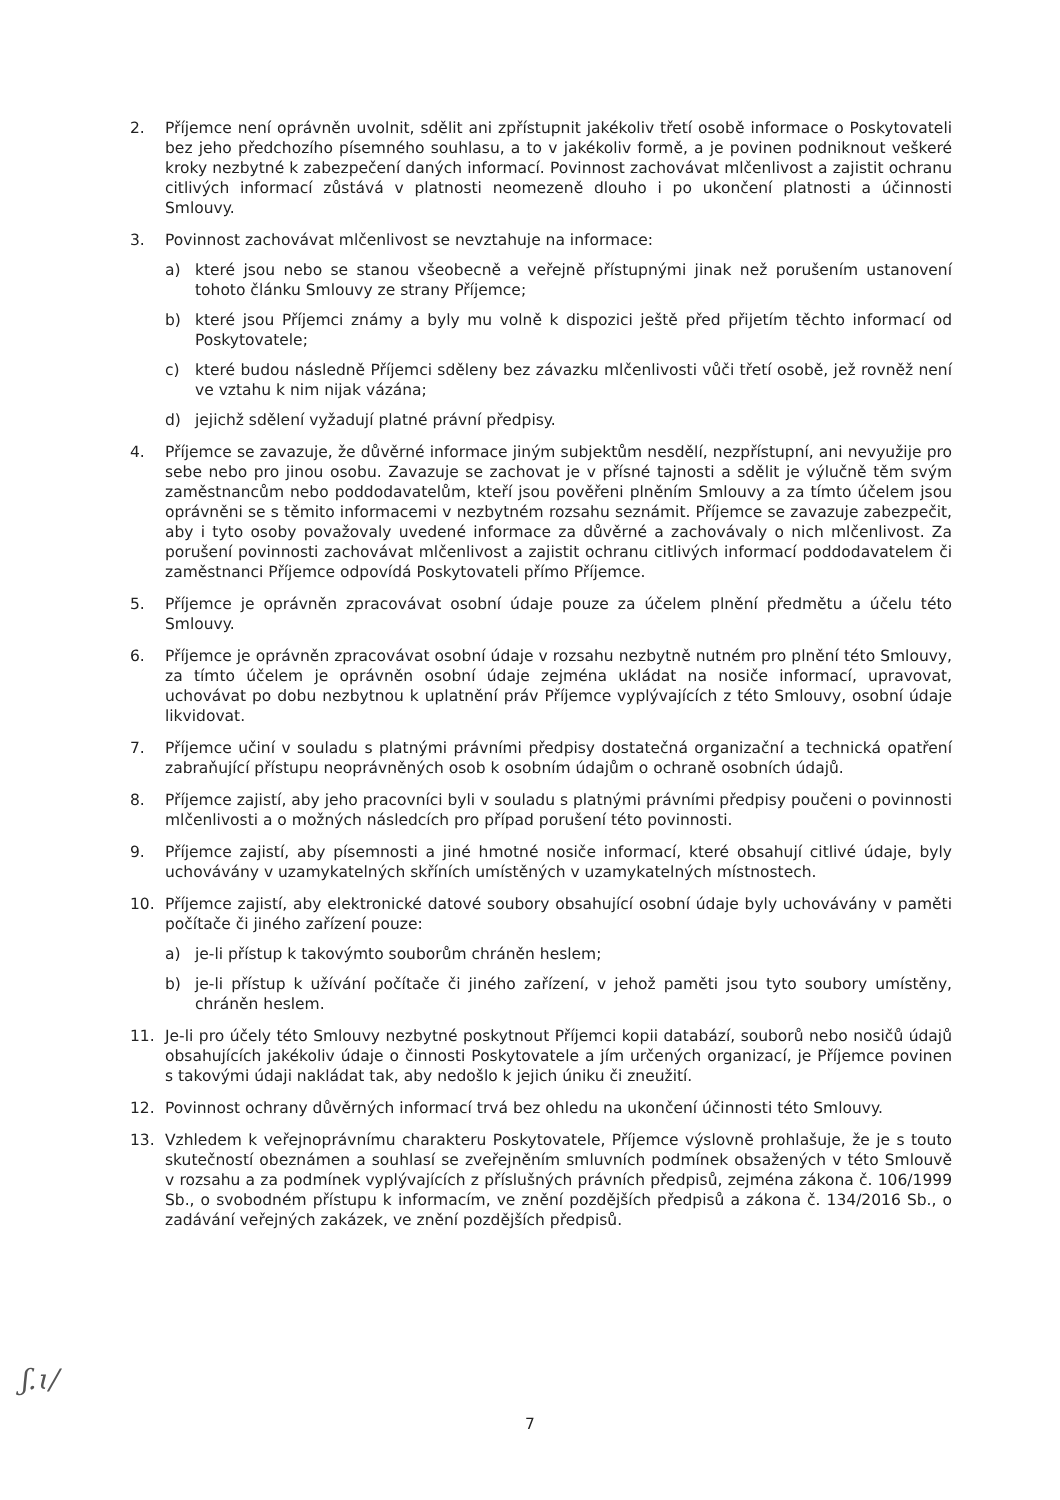2. Příjemce není oprávněn uvolnit, sdělit ani zpřístupnit jakékoliv třetí osobě informace o Poskytovateli bez jeho předchozího písemného souhlasu, a to v jakékoliv formě, a je povinen podniknout veškeré kroky nezbytné k zabezpečení daných informací. Povinnost zachovávat mlčenlivost a zajistit ochranu citlivých informací zůstává v platnosti neomezeně dlouho i po ukončení platnosti a účinnosti Smlouvy.
3. Povinnost zachovávat mlčenlivost se nevztahuje na informace:
a) které jsou nebo se stanou všeobecně a veřejně přístupnými jinak než porušením ustanovení tohoto článku Smlouvy ze strany Příjemce;
b) které jsou Příjemci známy a byly mu volně k dispozici ještě před přijetím těchto informací od Poskytovatele;
c) které budou následně Příjemci sděleny bez závazku mlčenlivosti vůči třetí osobě, jež rovněž není ve vztahu k nim nijak vázána;
d) jejichž sdělení vyžadují platné právní předpisy.
4. Příjemce se zavazuje, že důvěrné informace jiným subjektům nesdělí, nezpřístupní, ani nevyužije pro sebe nebo pro jinou osobu. Zavazuje se zachovat je v přísné tajnosti a sdělit je výlučně těm svým zaměstnancům nebo poddodavatelům, kteří jsou pověřeni plněním Smlouvy a za tímto účelem jsou oprávněni se s těmito informacemi v nezbytném rozsahu seznámit. Příjemce se zavazuje zabezpečit, aby i tyto osoby považovaly uvedené informace za důvěrné a zachovávaly o nich mlčenlivost. Za porušení povinnosti zachovávat mlčenlivost a zajistit ochranu citlivých informací poddodavatelem či zaměstnanci Příjemce odpovídá Poskytovateli přímo Příjemce.
5. Příjemce je oprávněn zpracovávat osobní údaje pouze za účelem plnění předmětu a účelu této Smlouvy.
6. Příjemce je oprávněn zpracovávat osobní údaje v rozsahu nezbytně nutném pro plnění této Smlouvy, za tímto účelem je oprávněn osobní údaje zejména ukládat na nosiče informací, upravovat, uchovávat po dobu nezbytnou k uplatnění práv Příjemce vyplývajících z této Smlouvy, osobní údaje likvidovat.
7. Příjemce učiní v souladu s platnými právními předpisy dostatečná organizační a technická opatření zabraňující přístupu neoprávněných osob k osobním údajům o ochraně osobních údajů.
8. Příjemce zajistí, aby jeho pracovníci byli v souladu s platnými právními předpisy poučeni o povinnosti mlčenlivosti a o možných následcích pro případ porušení této povinnosti.
9. Příjemce zajistí, aby písemnosti a jiné hmotné nosiče informací, které obsahují citlivé údaje, byly uchovávány v uzamykatelných skříních umístěných v uzamykatelných místnostech.
10. Příjemce zajistí, aby elektronické datové soubory obsahující osobní údaje byly uchovávány v paměti počítače či jiného zařízení pouze:
a) je-li přístup k takovýmto souborům chráněn heslem;
b) je-li přístup k užívání počítače či jiného zařízení, v jehož paměti jsou tyto soubory umístěny, chráněn heslem.
11. Je-li pro účely této Smlouvy nezbytné poskytnout Příjemci kopii databází, souborů nebo nosičů údajů obsahujících jakékoliv údaje o činnosti Poskytovatele a jím určených organizací, je Příjemce povinen s takovými údaji nakládat tak, aby nedošlo k jejich úniku či zneužití.
12. Povinnost ochrany důvěrných informací trvá bez ohledu na ukončení účinnosti této Smlouvy.
13. Vzhledem k veřejnoprávnímu charakteru Poskytovatele, Příjemce výslovně prohlašuje, že je s touto skutečností obeznámen a souhlasí se zveřejněním smluvních podmínek obsažených v této Smlouvě v rozsahu a za podmínek vyplývajících z příslušných právních předpisů, zejména zákona č. 106/1999 Sb., o svobodném přístupu k informacím, ve znění pozdějších předpisů a zákona č. 134/2016 Sb., o zadávání veřejných zakázek, ve znění pozdějších předpisů.
ʃ.ɩ/
7